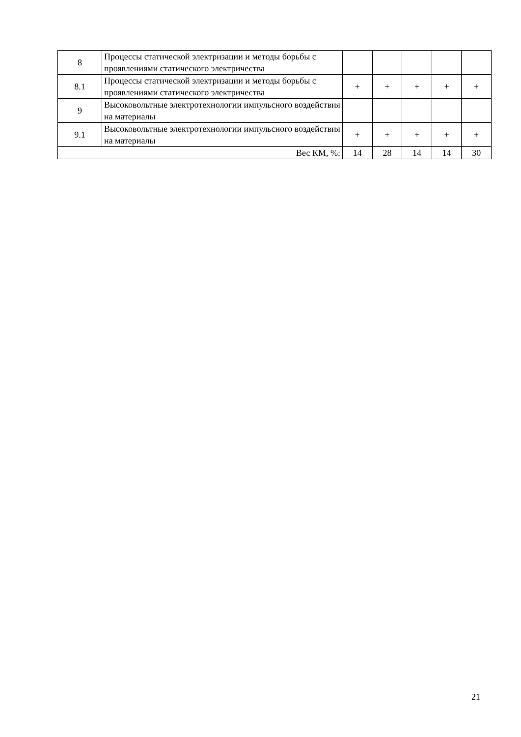| 8 | Процессы статической электризации и методы борьбы с проявлениями статического электричества | | | | | |
| 8.1 | Процессы статической электризации и методы борьбы с проявлениями статического электричества | + | + | + | + | + |
| 9 | Высоковольтные электротехнологии импульсного воздействия на материалы | | | | | |
| 9.1 | Высоковольтные электротехнологии импульсного воздействия на материалы | + | + | + | + | + |
| Вес КМ, %: | | 14 | 28 | 14 | 14 | 30 |
21